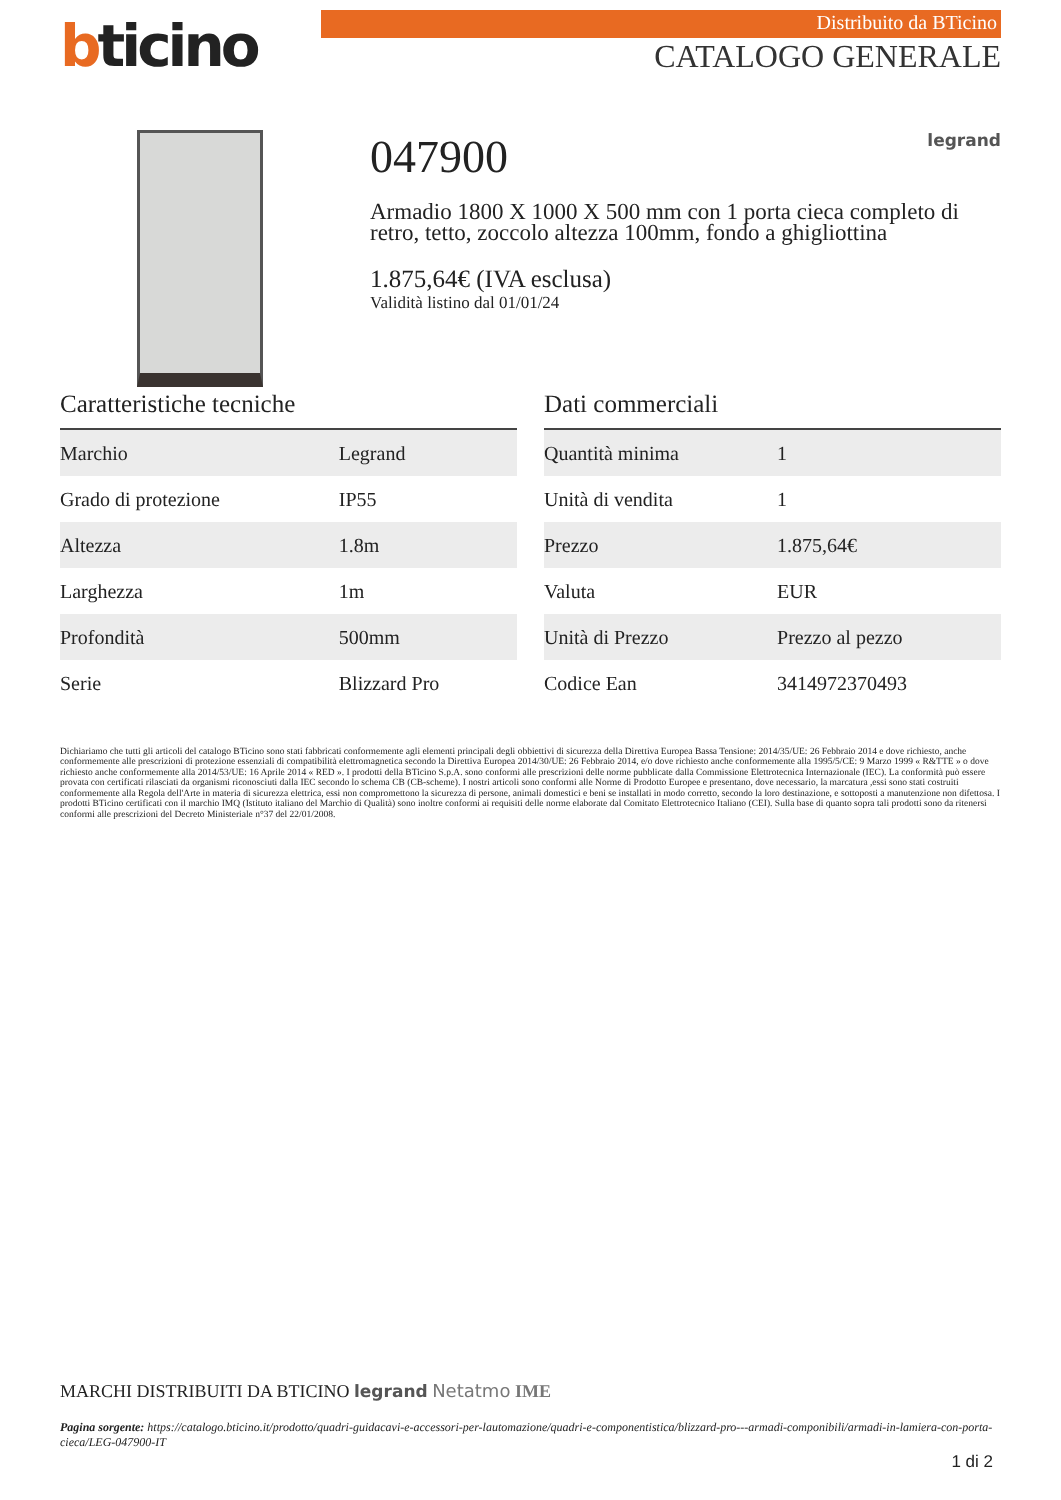bticino
Distribuito da BTicino
CATALOGO GENERALE
047900 legrand
Armadio 1800 X 1000 X 500 mm con 1 porta cieca completo di retro, tetto, zoccolo altezza 100mm, fondo a ghigliottina
1.875,64€ (IVA esclusa)
Validità listino dal 01/01/24
Caratteristiche tecniche
| Marchio | Legrand |
| Grado di protezione | IP55 |
| Altezza | 1.8m |
| Larghezza | 1m |
| Profondità | 500mm |
| Serie | Blizzard Pro |
Dati commerciali
| Quantità minima | 1 |
| Unità di vendita | 1 |
| Prezzo | 1.875,64€ |
| Valuta | EUR |
| Unità di Prezzo | Prezzo al pezzo |
| Codice Ean | 3414972370493 |
Dichiariamo che tutti gli articoli del catalogo BTicino sono stati fabbricati conformemente agli elementi principali degli obbiettivi di sicurezza della Direttiva Europea Bassa Tensione: 2014/35/UE: 26 Febbraio 2014 e dove richiesto, anche conformemente alle prescrizioni di protezione essenziali di compatibilità elettromagnetica secondo la Direttiva Europea 2014/30/UE: 26 Febbraio 2014, e/o dove richiesto anche conformemente alla 1995/5/CE: 9 Marzo 1999 « R&TTE » o dove richiesto anche conformemente alla 2014/53/UE: 16 Aprile 2014 « RED ». I prodotti della BTicino S.p.A. sono conformi alle prescrizioni delle norme pubblicate dalla Commissione Elettrotecnica Internazionale (IEC). La conformità può essere provata con certificati rilasciati da organismi riconosciuti dalla IEC secondo lo schema CB (CB-scheme). I nostri articoli sono conformi alle Norme di Prodotto Europee e presentano, dove necessario, la marcatura ,essi sono stati costruiti conformemente alla Regola dell'Arte in materia di sicurezza elettrica, essi non compromettono la sicurezza di persone, animali domestici e beni se installati in modo corretto, secondo la loro destinazione, e sottoposti a manutenzione non difettosa. I prodotti BTicino certificati con il marchio IMQ (Istituto italiano del Marchio di Qualità) sono inoltre conformi ai requisiti delle norme elaborate dal Comitato Elettrotecnico Italiano (CEI). Sulla base di quanto sopra tali prodotti sono da ritenersi conformi alle prescrizioni del Decreto Ministeriale n°37 del 22/01/2008.
MARCHI DISTRIBUITI DA BTICINO legrand Netatmo IME
Pagina sorgente: https://catalogo.bticino.it/prodotto/quadri-guidacavi-e-accessori-per-lautomazione/quadri-e-componentistica/blizzard-pro---armadi-componibili/armadi-in-lamiera-con-porta-cieca/LEG-047900-IT
1 di 2